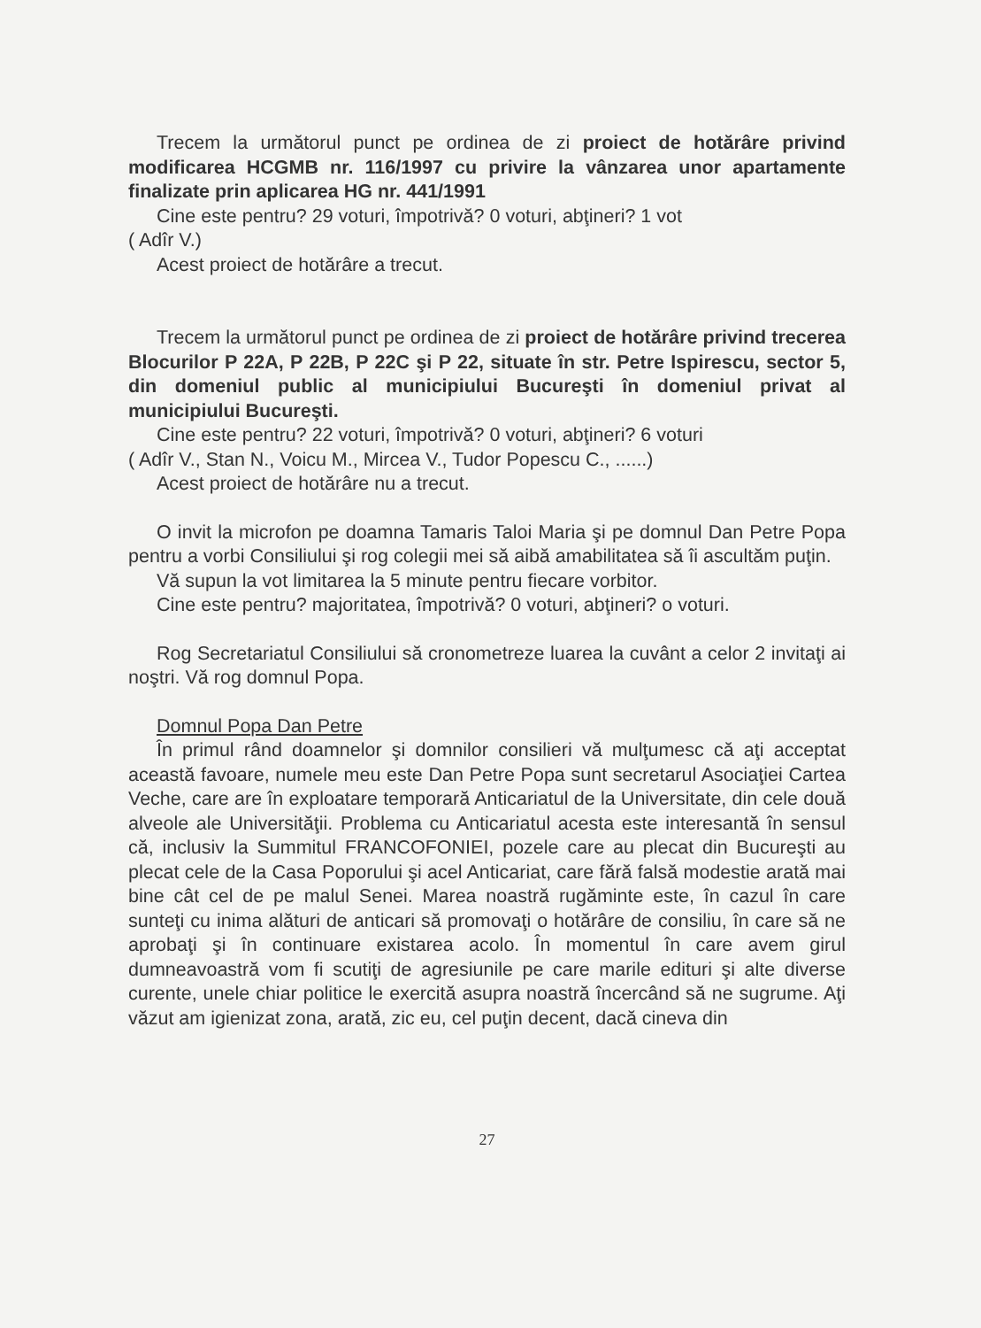Trecem la următorul punct pe ordinea de zi proiect de hotărâre privind modificarea HCGMB nr. 116/1997 cu privire la vânzarea unor apartamente finalizate prin aplicarea HG nr. 441/1991
Cine este pentru? 29 voturi, împotrivă? 0 voturi, abţineri? 1 vot
( Adîr V.)
Acest proiect de hotărâre a trecut.
Trecem la următorul punct pe ordinea de zi proiect de hotărâre privind trecerea Blocurilor P 22A, P 22B, P 22C şi P 22, situate în str. Petre Ispirescu, sector 5, din domeniul public al municipiului Bucureşti în domeniul privat al municipiului Bucureşti.
Cine este pentru? 22 voturi, împotrivă? 0 voturi, abţineri? 6 voturi
( Adîr V., Stan N., Voicu M., Mircea V., Tudor Popescu C., ......)
Acest proiect de hotărâre nu a trecut.
O invit la microfon pe doamna Tamaris Taloi Maria şi pe domnul Dan Petre Popa pentru a vorbi Consiliului şi rog colegii mei să aibă amabilitatea să îi ascultăm puţin.
Vă supun la vot limitarea la 5 minute pentru fiecare vorbitor.
Cine este pentru? majoritatea, împotrivă? 0 voturi, abţineri? o voturi.
Rog Secretariatul Consiliului să cronometreze luarea la cuvânt a celor 2 invitaţi ai noştri. Vă rog domnul Popa.
Domnul Popa Dan Petre
În primul rând doamnelor şi domnilor consilieri vă mulţumesc că aţi acceptat această favoare, numele meu este Dan Petre Popa sunt secretarul Asociaţiei Cartea Veche, care are în exploatare temporară Anticariatul de la Universitate, din cele două alveole ale Universităţii. Problema cu Anticariatul acesta este interesantă în sensul că, inclusiv la Summitul FRANCOFONIEI, pozele care au plecat din Bucureşti au plecat cele de la Casa Poporului şi acel Anticariat, care fără falsă modestie arată mai bine cât cel de pe malul Senei. Marea noastră rugăminte este, în cazul în care sunteţi cu inima alături de anticari să promovaţi o hotărâre de consiliu, în care să ne aprobaţi şi în continuare existarea acolo. În momentul în care avem girul dumneavoastră vom fi scutiţi de agresiunile pe care marile edituri şi alte diverse curente, unele chiar politice le exercită asupra noastră încercând să ne sugrume. Aţi văzut am igienizat zona, arată, zic eu, cel puţin decent, dacă cineva din
27